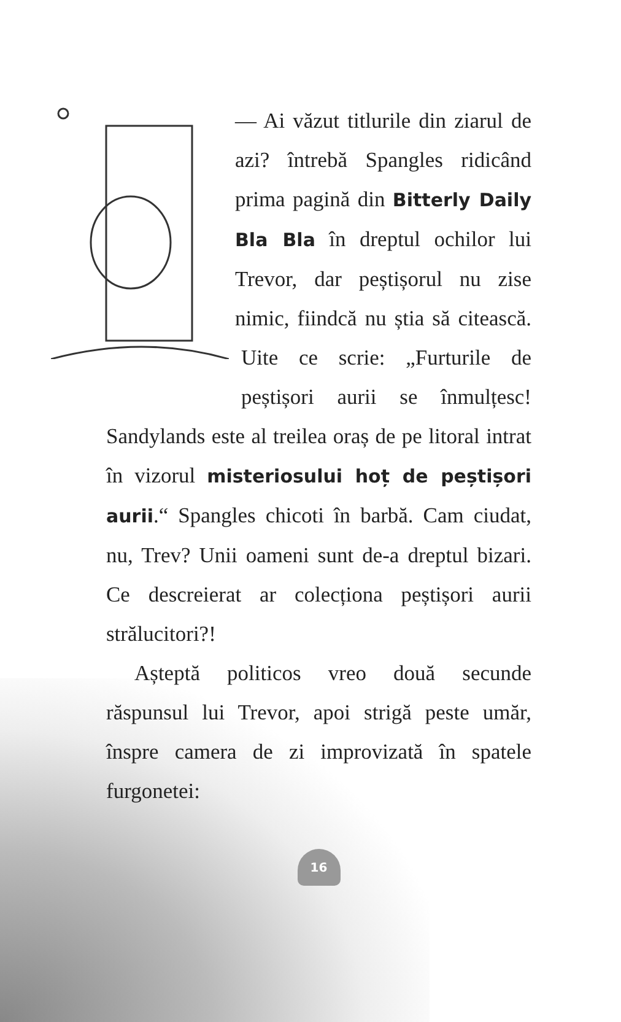— Ai văzut titlurile din ziarul de azi? întrebă Spangles ridicând prima pagină din Bitterly Daily Bla Bla în dreptul ochilor lui Trevor, dar peștișorul nu zise nimic, fiindcă nu știa să citească. Uite ce scrie: „Furturile de peștișori aurii se înmulțesc! Sandylands este al treilea oraș de pe litoral intrat în vizorul misteriosului hoț de peștișori aurii.“ Spangles chicoti în barbă. Cam ciudat, nu, Trev? Unii oameni sunt de-a dreptul bizari. Ce descreierat ar colecționa peștișori aurii strălucitori?!
Așteptă politicos vreo două secunde răspunsul lui Trevor, apoi strigă peste umăr, înspre camera de zi improvizată în spatele furgonetei:
16